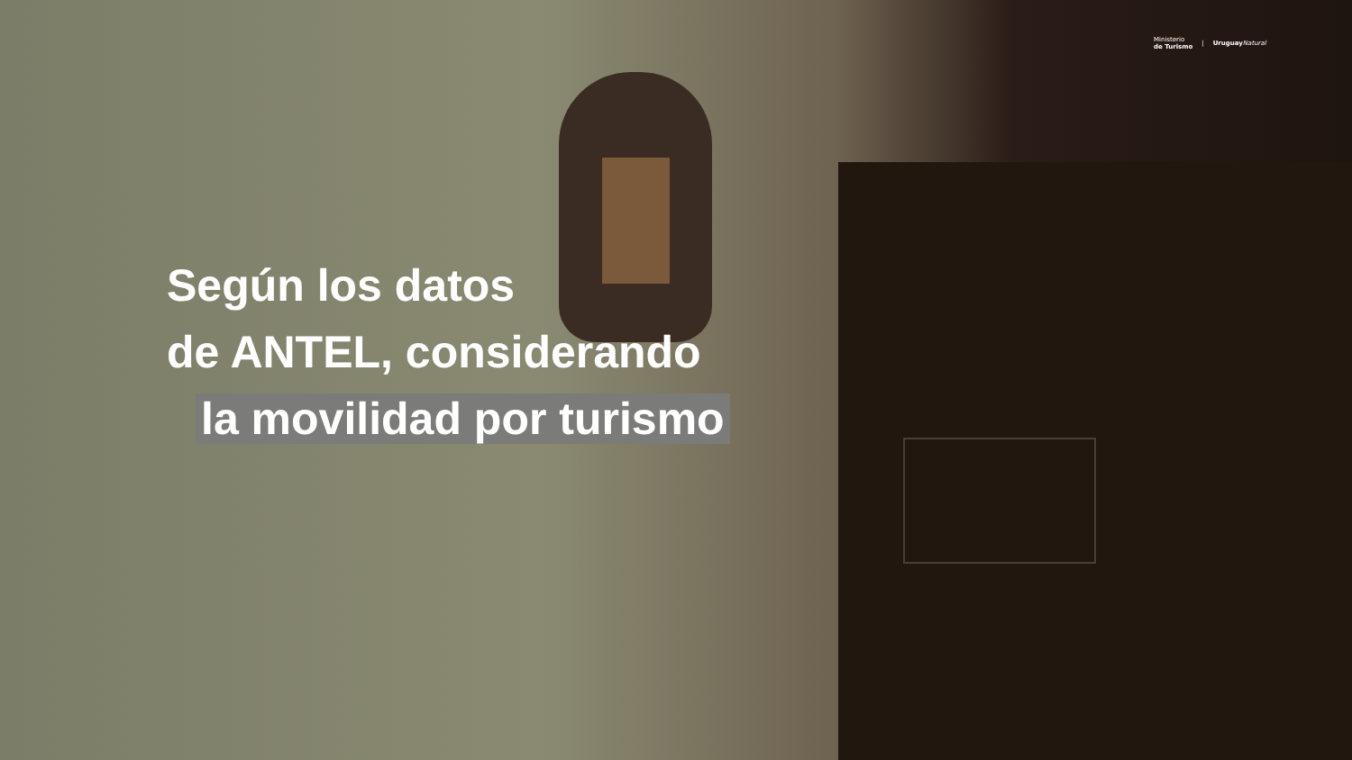Ministerio
de Turismo | Uruguay Natural
Según los datos
de ANTEL, considerando
la movilidad por turismo